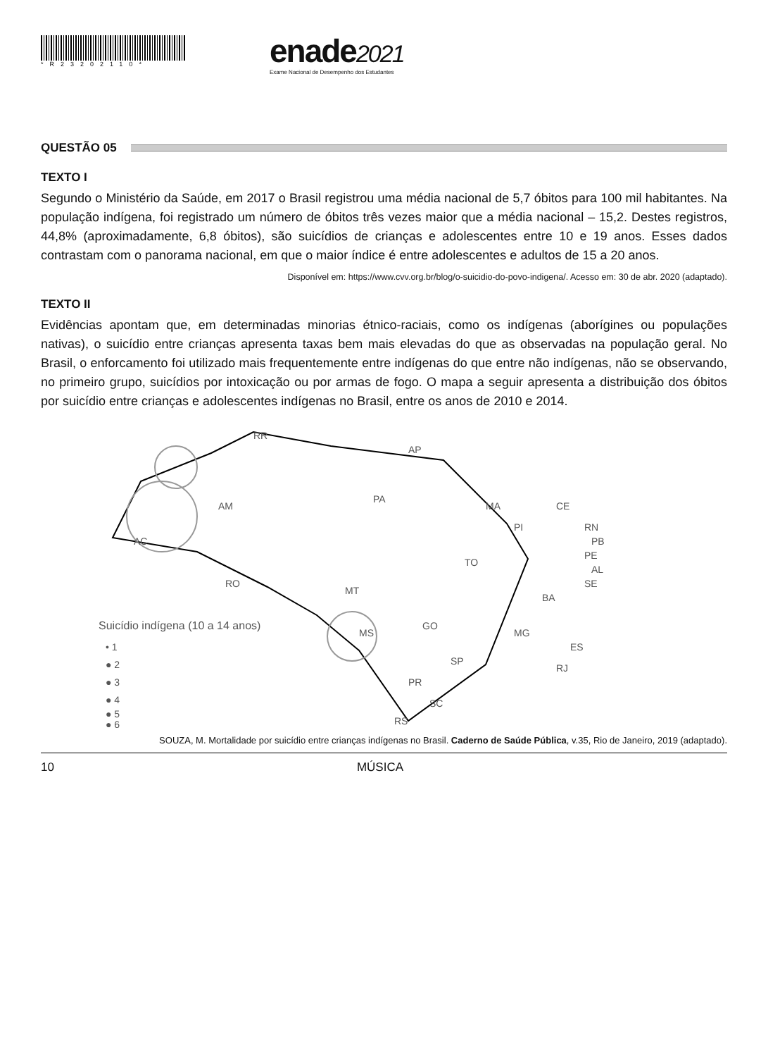*R23202110*
enade2021
Exame Nacional de Desempenho dos Estudantes
QUESTÃO 05
TEXTO I
Segundo o Ministério da Saúde, em 2017 o Brasil registrou uma média nacional de 5,7 óbitos para 100 mil habitantes. Na população indígena, foi registrado um número de óbitos três vezes maior que a média nacional – 15,2. Destes registros, 44,8% (aproximadamente, 6,8 óbitos), são suicídios de crianças e adolescentes entre 10 e 19 anos. Esses dados contrastam com o panorama nacional, em que o maior índice é entre adolescentes e adultos de 15 a 20 anos.
Disponível em: https://www.cvv.org.br/blog/o-suicidio-do-povo-indigena/. Acesso em: 30 de abr. 2020 (adaptado).
TEXTO II
Evidências apontam que, em determinadas minorias étnico-raciais, como os indígenas (aborígines ou populações nativas), o suicídio entre crianças apresenta taxas bem mais elevadas do que as observadas na população geral. No Brasil, o enforcamento foi utilizado mais frequentemente entre indígenas do que entre não indígenas, não se observando, no primeiro grupo, suicídios por intoxicação ou por armas de fogo. O mapa a seguir apresenta a distribuição dos óbitos por suicídio entre crianças e adolescentes indígenas no Brasil, entre os anos de 2010 e 2014.
RR
AP
AM
PA
MA
CE
RN
PB
PE
AL
SE
AC
RO
MT
TO
PI
BA
GO
MG
ES
MS
SP
RJ
PR
SC
RS
Suicídio indígena (10 a 14 anos)
• 1
● 2
● 3
● 4
● 5
● 6
SOUZA, M. Mortalidade por suicídio entre crianças indígenas no Brasil. Caderno de Saúde Pública, v.35, Rio de Janeiro, 2019 (adaptado).
10 MÚSICA